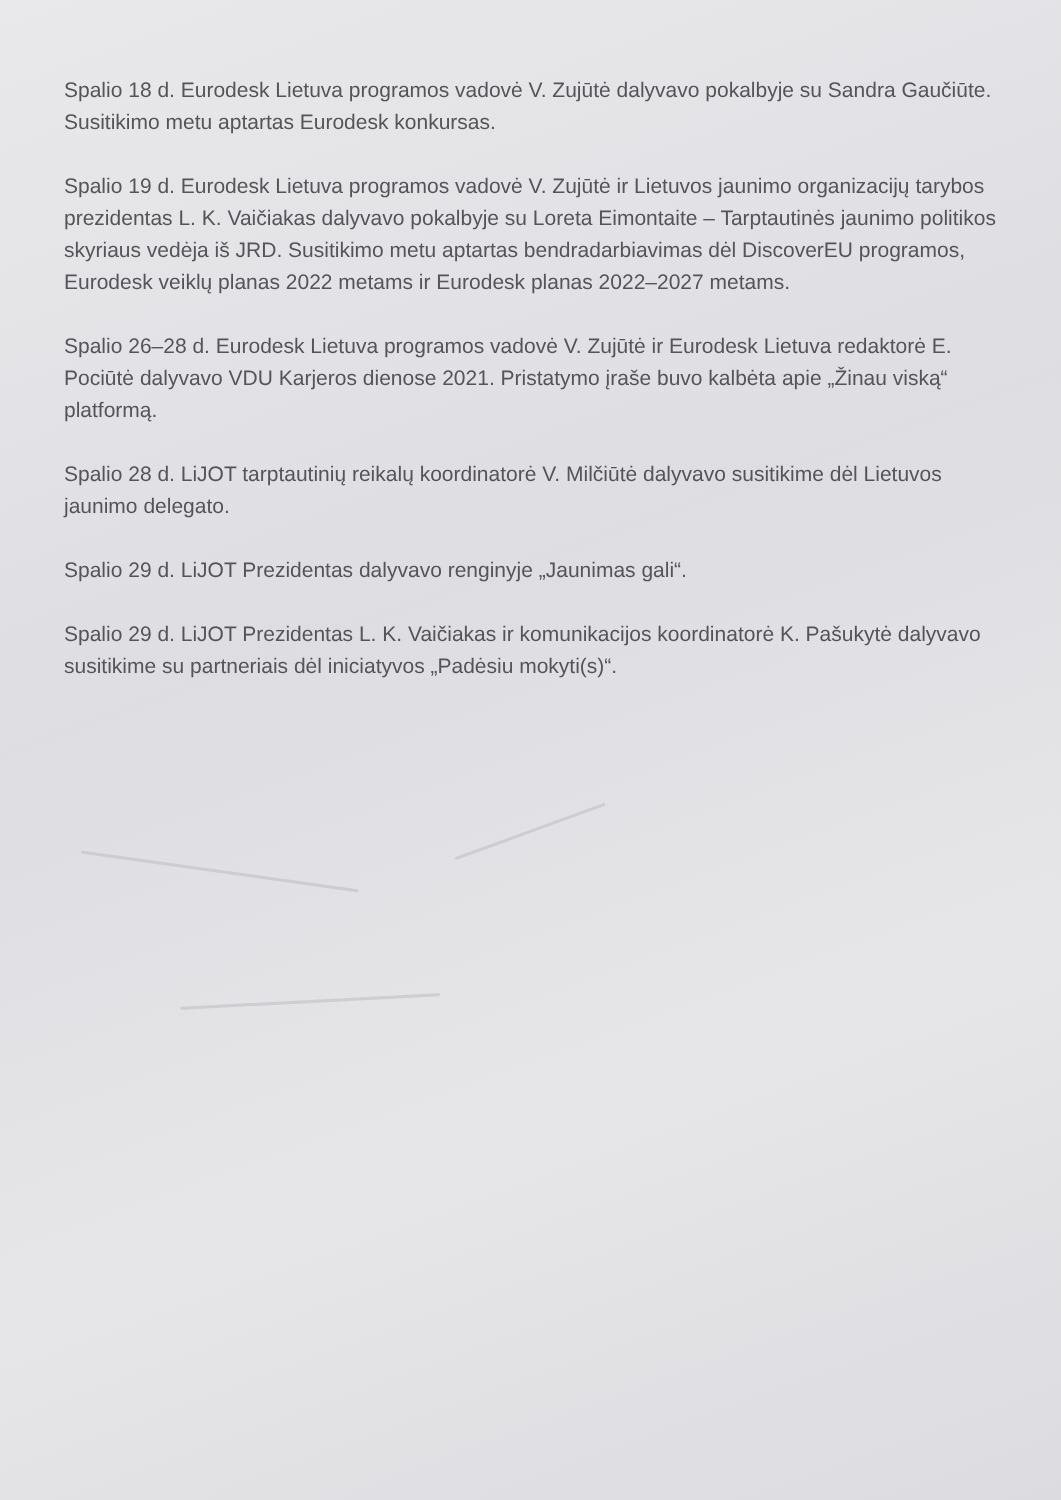Spalio 18 d. Eurodesk Lietuva programos vadovė V. Zujūtė dalyvavo pokalbyje su Sandra Gaučiūte. Susitikimo metu aptartas Eurodesk konkursas.
Spalio 19 d. Eurodesk Lietuva programos vadovė V. Zujūtė ir Lietuvos jaunimo organizacijų tarybos prezidentas L. K. Vaičiakas dalyvavo pokalbyje su Loreta Eimontaite – Tarptautinės jaunimo politikos skyriaus vedėja iš JRD. Susitikimo metu aptartas bendradarbiavimas dėl DiscoverEU programos, Eurodesk veiklų planas 2022 metams ir Eurodesk planas 2022–2027 metams.
Spalio 26–28 d. Eurodesk Lietuva programos vadovė V. Zujūtė ir Eurodesk Lietuva redaktorė E. Pociūtė dalyvavo VDU Karjeros dienose 2021. Pristatymo įraše buvo kalbėta apie „Žinau viską“ platformą.
Spalio 28 d. LiJOT tarptautinių reikalų koordinatorė V. Milčiūtė dalyvavo susitikime dėl Lietuvos jaunimo delegato.
Spalio 29 d. LiJOT Prezidentas dalyvavo renginyje „Jaunimas gali“.
Spalio 29 d. LiJOT Prezidentas L. K. Vaičiakas ir komunikacijos koordinatorė K. Pašukytė dalyvavo susitikime su partneriais dėl iniciatyvos „Padėsiu mokyti(s)“.